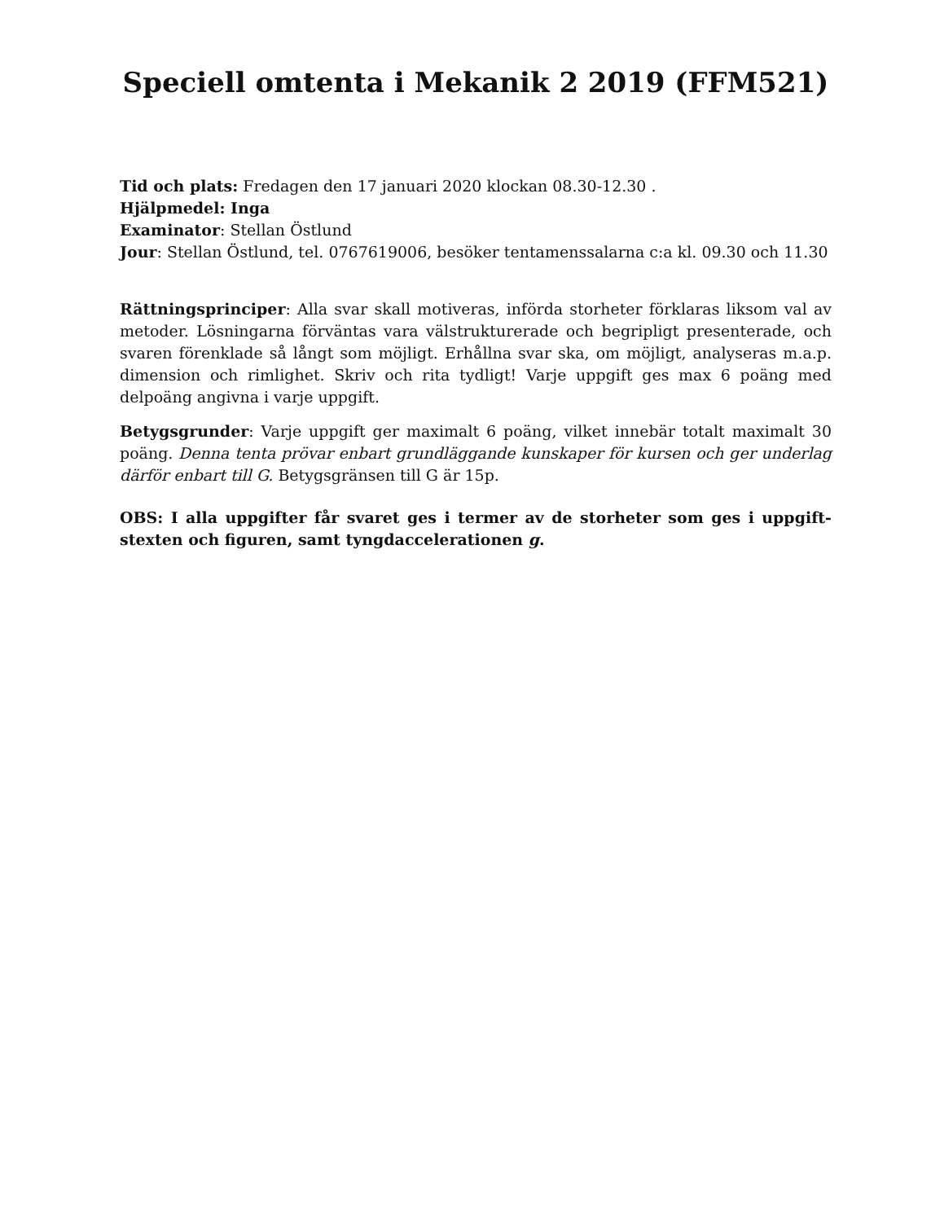Speciell omtenta i Mekanik 2 2019 (FFM521)
Tid och plats: Fredagen den 17 januari 2020 klockan 08.30-12.30 .
Hjälpmedel: Inga
Examinator: Stellan Östlund
Jour: Stellan Östlund, tel. 0767619006, besöker tentamenssalarna c:a kl. 09.30 och 11.30
Rättningsprinciper: Alla svar skall motiveras, införda storheter förklaras liksom val av metoder. Lösningarna förväntas vara välstrukturerade och begripligt presenterade, och svaren förenklade så långt som möjligt. Erhållna svar ska, om möjligt, analyseras m.a.p. dimension och rimlighet. Skriv och rita tydligt! Varje uppgift ges max 6 poäng med delpoäng angivna i varje uppgift.
Betygsgrunder: Varje uppgift ger maximalt 6 poäng, vilket innebär totalt maximalt 30 poäng. Denna tenta prövar enbart grundläggande kunskaper för kursen och ger underlag därför enbart till G. Betygsgränsen till G är 15p.
OBS: I alla uppgifter får svaret ges i termer av de storheter som ges i uppgift-stexten och figuren, samt tyngdaccelerationen g.